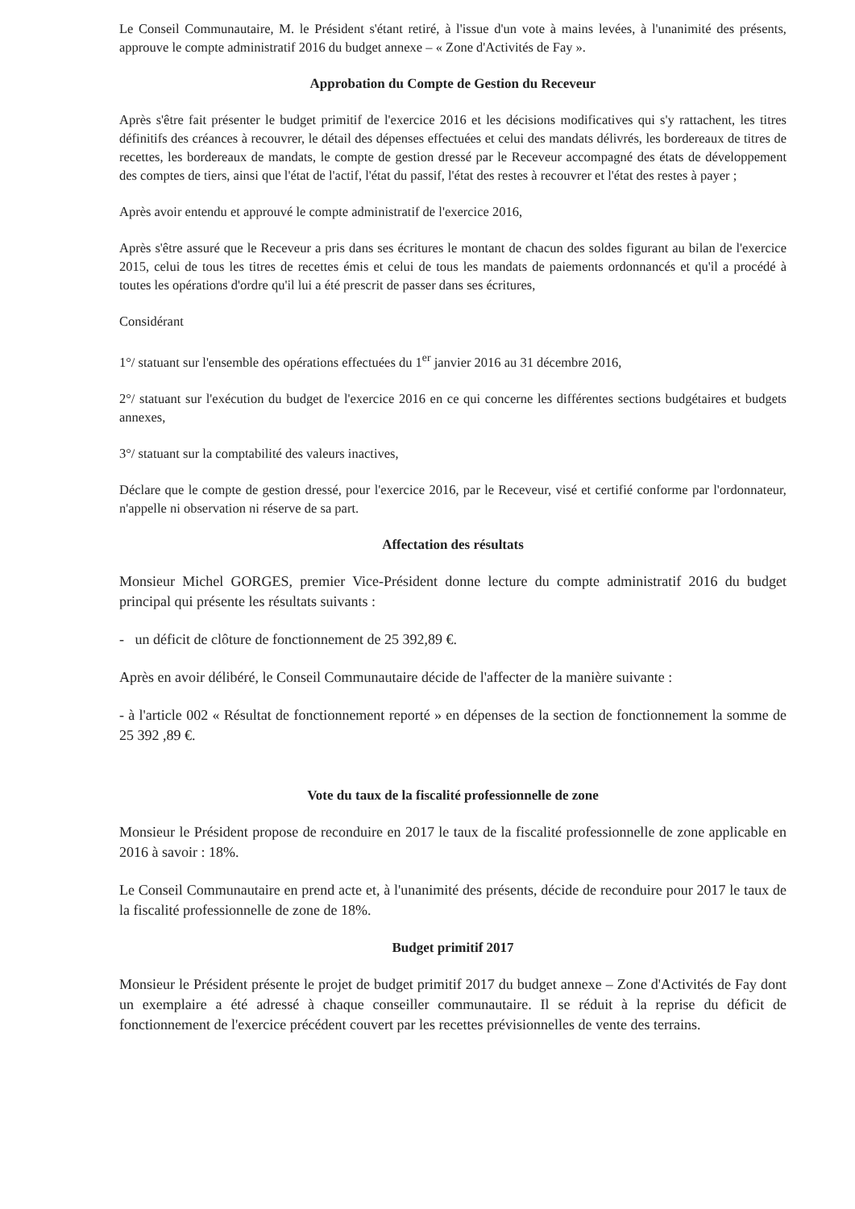Le Conseil Communautaire, M. le Président s'étant retiré, à l'issue d'un vote à mains levées, à l'unanimité des présents, approuve le compte administratif 2016 du budget annexe – « Zone d'Activités de Fay ».
Approbation du Compte de Gestion du Receveur
Après s'être fait présenter le budget primitif de l'exercice 2016 et les décisions modificatives qui s'y rattachent, les titres définitifs des créances à recouvrer, le détail des dépenses effectuées et celui des mandats délivrés, les bordereaux de titres de recettes, les bordereaux de mandats, le compte de gestion dressé par le Receveur accompagné des états de développement des comptes de tiers, ainsi que l'état de l'actif, l'état du passif, l'état des restes à recouvrer et l'état des restes à payer ;
Après avoir entendu et approuvé le compte administratif de l'exercice 2016,
Après s'être assuré que le Receveur a pris dans ses écritures le montant de chacun des soldes figurant au bilan de l'exercice 2015, celui de tous les titres de recettes émis et celui de tous les mandats de paiements ordonnancés et qu'il a procédé à toutes les opérations d'ordre qu'il lui a été prescrit de passer dans ses écritures,
Considérant
1°/ statuant sur l'ensemble des opérations effectuées du 1<sup>er</sup> janvier 2016 au 31 décembre 2016,
2°/ statuant sur l'exécution du budget de l'exercice 2016 en ce qui concerne les différentes sections budgétaires et budgets annexes,
3°/ statuant sur la comptabilité des valeurs inactives,
Déclare que le compte de gestion dressé, pour l'exercice 2016, par le Receveur, visé et certifié conforme par l'ordonnateur, n'appelle ni observation ni réserve de sa part.
Affectation des résultats
Monsieur Michel GORGES, premier Vice-Président donne lecture du compte administratif 2016 du budget principal qui présente les résultats suivants :
- un déficit de clôture de fonctionnement de 25 392,89 €.
Après en avoir délibéré, le Conseil Communautaire décide de l'affecter de la manière suivante :
- à l'article 002 « Résultat de fonctionnement reporté » en dépenses de la section de fonctionnement la somme de 25 392 ,89 €.
Vote du taux de la fiscalité professionnelle de zone
Monsieur le Président propose de reconduire en 2017 le taux de la fiscalité professionnelle de zone applicable en 2016 à savoir : 18%.
Le Conseil Communautaire en prend acte et, à l'unanimité des présents, décide de reconduire pour 2017 le taux de la fiscalité professionnelle de zone de 18%.
Budget primitif 2017
Monsieur le Président présente le projet de budget primitif 2017 du budget annexe – Zone d'Activités de Fay dont un exemplaire a été adressé à chaque conseiller communautaire. Il se réduit à la reprise du déficit de fonctionnement de l'exercice précédent couvert par les recettes prévisionnelles de vente des terrains.